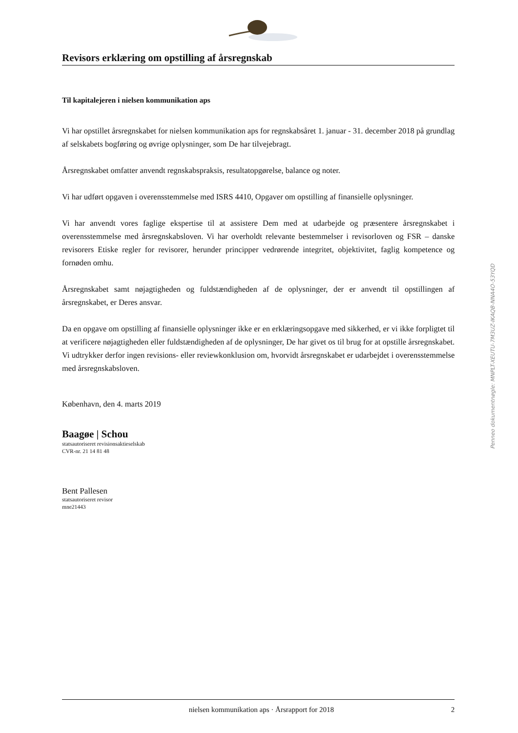Revisors erklæring om opstilling af årsregnskab
Til kapitalejeren i nielsen kommunikation aps
Vi har opstillet årsregnskabet for nielsen kommunikation aps for regnskabsåret 1. januar - 31. december 2018 på grundlag af selskabets bogføring og øvrige oplysninger, som De har tilvejebragt.
Årsregnskabet omfatter anvendt regnskabspraksis, resultatopgørelse, balance og noter.
Vi har udført opgaven i overensstemmelse med ISRS 4410, Opgaver om opstilling af finansielle oplysninger.
Vi har anvendt vores faglige ekspertise til at assistere Dem med at udarbejde og præsentere årsregnskabet i overensstemmelse med årsregnskabsloven. Vi har overholdt relevante bestemmelser i revisorloven og FSR – danske revisorers Etiske regler for revisorer, herunder principper vedrørende integritet, objektivitet, faglig kompetence og fornøden omhu.
Årsregnskabet samt nøjagtigheden og fuldstændigheden af de oplysninger, der er anvendt til opstillingen af årsregnskabet, er Deres ansvar.
Da en opgave om opstilling af finansielle oplysninger ikke er en erklæringsopgave med sikkerhed, er vi ikke forpligtet til at verificere nøjagtigheden eller fuldstændigheden af de oplysninger, De har givet os til brug for at opstille årsregnskabet. Vi udtrykker derfor ingen revisions- eller reviewkonklusion om, hvorvidt årsregnskabet er udarbejdet i overensstemmelse med årsregnskabsloven.
København, den 4. marts 2019
Baagøe | Schou
statsautoriseret revisionsaktieselskab
CVR-nr. 21 14 81 48
Bent Pallesen
statsautoriseret revisor
mne21443
nielsen kommunikation aps · Årsrapport for 2018 2
Penneo dokumentnøgle: MNPLT-XEUTU-7M3UZ-IKAQB-NNA4O-53YQD